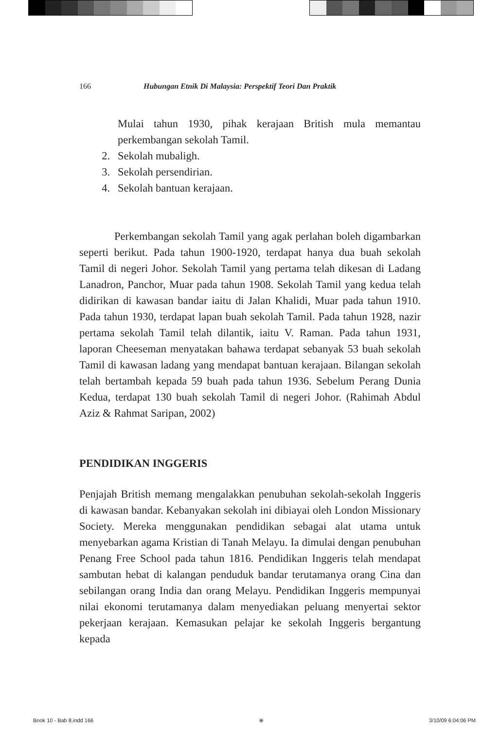166 Hubungan Etnik Di Malaysia: Perspektif Teori Dan Praktik
Mulai tahun 1930, pihak kerajaan British mula memantau perkembangan sekolah Tamil.
2. Sekolah mubaligh.
3. Sekolah persendirian.
4. Sekolah bantuan kerajaan.
Perkembangan sekolah Tamil yang agak perlahan boleh digambarkan seperti berikut. Pada tahun 1900-1920, terdapat hanya dua buah sekolah Tamil di negeri Johor. Sekolah Tamil yang pertama telah dikesan di Ladang Lanadron, Panchor, Muar pada tahun 1908. Sekolah Tamil yang kedua telah didirikan di kawasan bandar iaitu di Jalan Khalidi, Muar pada tahun 1910. Pada tahun 1930, terdapat lapan buah sekolah Tamil. Pada tahun 1928, nazir pertama sekolah Tamil telah dilantik, iaitu V. Raman. Pada tahun 1931, laporan Cheeseman menyatakan bahawa terdapat sebanyak 53 buah sekolah Tamil di kawasan ladang yang mendapat bantuan kerajaan. Bilangan sekolah telah bertambah kepada 59 buah pada tahun 1936. Sebelum Perang Dunia Kedua, terdapat 130 buah sekolah Tamil di negeri Johor. (Rahimah Abdul Aziz & Rahmat Saripan, 2002)
PENDIDIKAN INGGERIS
Penjajah British memang mengalakkan penubuhan sekolah-sekolah Inggeris di kawasan bandar. Kebanyakan sekolah ini dibiayai oleh London Missionary Society. Mereka menggunakan pendidikan sebagai alat utama untuk menyebarkan agama Kristian di Tanah Melayu. Ia dimulai dengan penubuhan Penang Free School pada tahun 1816. Pendidikan Inggeris telah mendapat sambutan hebat di kalangan penduduk bandar terutamanya orang Cina dan sebilangan orang India dan orang Melayu. Pendidikan Inggeris mempunyai nilai ekonomi terutamanya dalam menyediakan peluang menyertai sektor pekerjaan kerajaan. Kemasukan pelajar ke sekolah Inggeris bergantung kepada
Book 10 - Bab 8.indd 166 ⊕ 3/10/09 6:04:06 PM